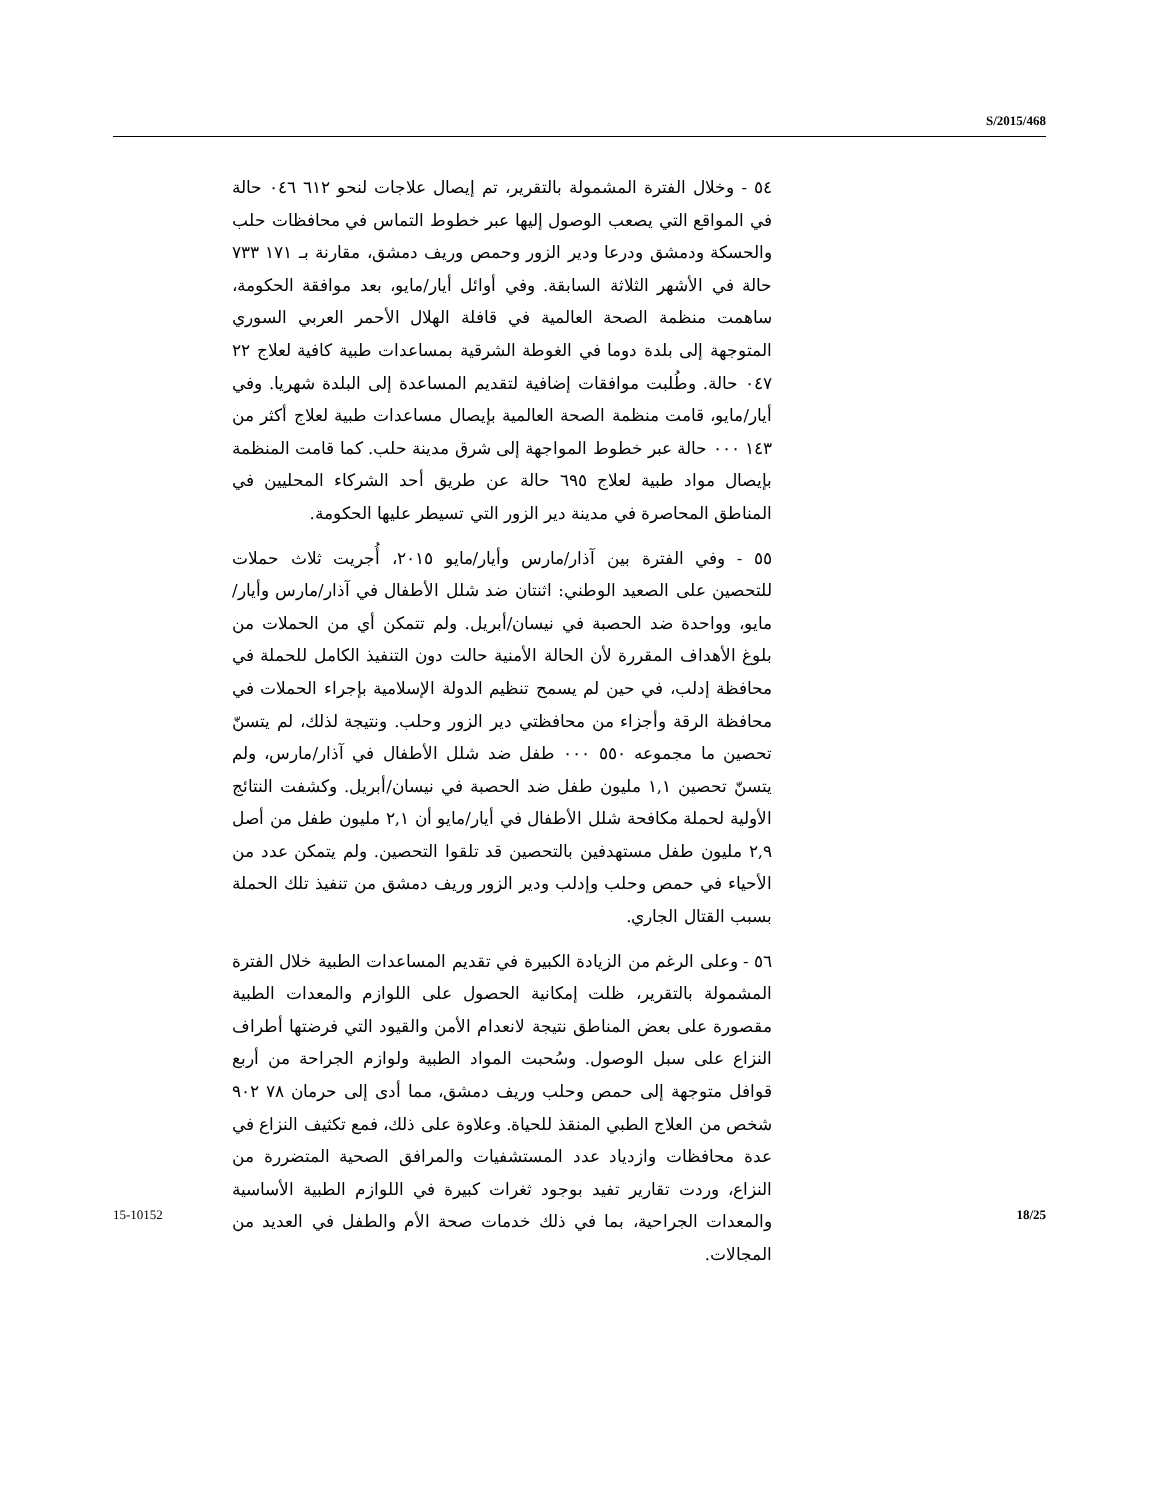S/2015/468
٥٤ - وخلال الفترة المشمولة بالتقرير، تم إيصال علاجات لنحو ٦١٢ ٠٤٦ حالة في المواقع التي يصعب الوصول إليها عبر خطوط التماس في محافظات حلب والحسكة ودمشق ودرعا ودير الزور وحمص وريف دمشق، مقارنة بـ ١٧١ ٧٣٣ حالة في الأشهر الثلاثة السابقة. وفي أوائل أيار/مايو، بعد موافقة الحكومة، ساهمت منظمة الصحة العالمية في قافلة الهلال الأحمر العربي السوري المتوجهة إلى بلدة دوما في الغوطة الشرقية بمساعدات طبية كافية لعلاج ٢٢ ٠٤٧ حالة. وطُلبت موافقات إضافية لتقديم المساعدة إلى البلدة شهريا. وفي أيار/مايو، قامت منظمة الصحة العالمية بإيصال مساعدات طبية لعلاج أكثر من ١٤٣ ٠٠٠ حالة عبر خطوط المواجهة إلى شرق مدينة حلب. كما قامت المنظمة بإيصال مواد طبية لعلاج ٦٩٥ حالة عن طريق أحد الشركاء المحليين في المناطق المحاصرة في مدينة دير الزور التي تسيطر عليها الحكومة.
٥٥ - وفي الفترة بين آذار/مارس وأيار/مايو ٢٠١٥، أُجريت ثلاث حملات للتحصين على الصعيد الوطني: اثنتان ضد شلل الأطفال في آذار/مارس وأيار/مايو، وواحدة ضد الحصبة في نيسان/أبريل. ولم تتمكن أي من الحملات من بلوغ الأهداف المقررة لأن الحالة الأمنية حالت دون التنفيذ الكامل للحملة في محافظة إدلب، في حين لم يسمح تنظيم الدولة الإسلامية بإجراء الحملات في محافظة الرقة وأجزاء من محافظتي دير الزور وحلب. ونتيجة لذلك، لم يتسنّ تحصين ما مجموعه ٥٥٠ ٠٠٠ طفل ضد شلل الأطفال في آذار/مارس، ولم يتسنّ تحصين ١,١ مليون طفل ضد الحصبة في نيسان/أبريل. وكشفت النتائج الأولية لحملة مكافحة شلل الأطفال في أيار/مايو أن ٢,١ مليون طفل من أصل ٢,٩ مليون طفل مستهدفين بالتحصين قد تلقوا التحصين. ولم يتمكن عدد من الأحياء في حمص وحلب وإدلب ودير الزور وريف دمشق من تنفيذ تلك الحملة بسبب القتال الجاري.
٥٦ - وعلى الرغم من الزيادة الكبيرة في تقديم المساعدات الطبية خلال الفترة المشمولة بالتقرير، ظلت إمكانية الحصول على اللوازم والمعدات الطبية مقصورة على بعض المناطق نتيجة لانعدام الأمن والقيود التي فرضتها أطراف النزاع على سبل الوصول. وسُحبت المواد الطبية ولوازم الجراحة من أربع قوافل متوجهة إلى حمص وحلب وريف دمشق، مما أدى إلى حرمان ٧٨ ٩٠٢ شخص من العلاج الطبي المنقذ للحياة. وعلاوة على ذلك، فمع تكثيف النزاع في عدة محافظات وازدياد عدد المستشفيات والمرافق الصحية المتضررة من النزاع، وردت تقارير تفيد بوجود ثغرات كبيرة في اللوازم الطبية الأساسية والمعدات الجراحية، بما في ذلك خدمات صحة الأم والطفل في العديد من المجالات.
15-10152 18/25